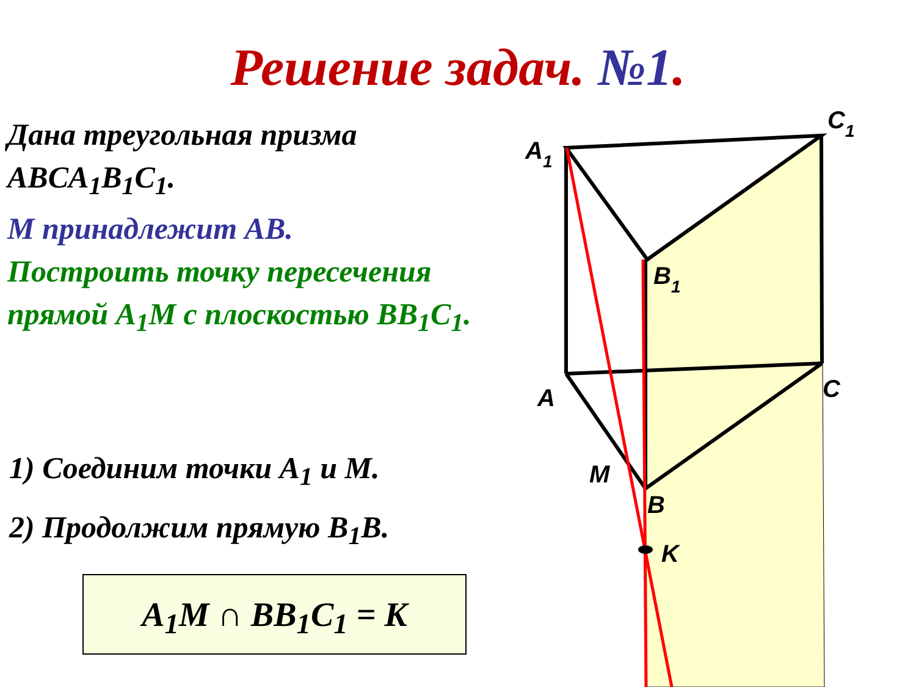A1
C1
B1
A
C
M
B
K
Решение задач. №1.
Дана треугольная призма ABCA<sub>1</sub>B<sub>1</sub>C<sub>1</sub>.
M принадлежит AB.
Построить точку пересечения прямой A<sub>1</sub>M с плоскостью BB<sub>1</sub>C<sub>1</sub>.
1) Соединим точки A<sub>1</sub> и M.
2) Продолжим прямую B<sub>1</sub>B.
A<sub>1</sub>M ∩ BB<sub>1</sub>C<sub>1</sub> = K